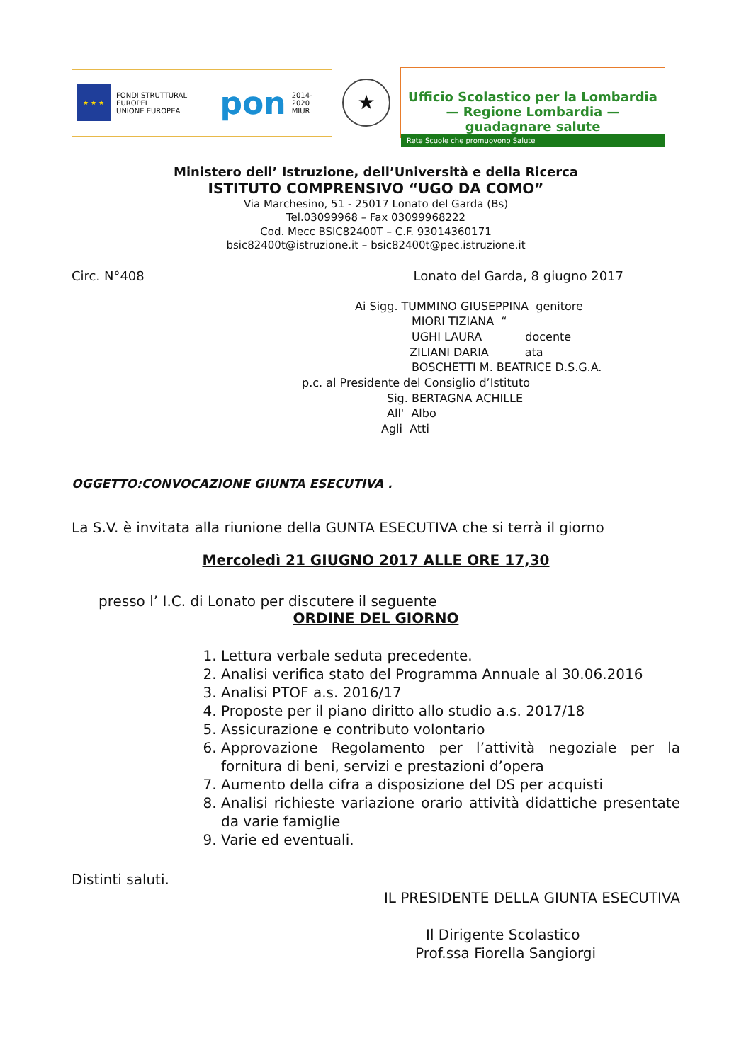★ ★ ★
FONDI STRUTTURALI EUROPEI
UNIONE EUROPEA
pon
2014-2020
MIUR
★
Ufficio Scolastico per la Lombardia — Regione Lombardia — guadagnare salute
Rete Scuole che promuovono Salute
Ministero dell’ Istruzione, dell’Università e della Ricerca
ISTITUTO COMPRENSIVO “UGO DA COMO”
Via Marchesino, 51 - 25017 Lonato del Garda (Bs)
Tel.03099968 – Fax 03099968222
Cod. Mecc BSIC82400T – C.F. 93014360171
bsic82400t@istruzione.it – bsic82400t@pec.istruzione.it
Circ. N°408 Lonato del Garda, 8 giugno 2017
Ai Sigg. TUMMINO GIUSEPPINA genitore
MIORI TIZIANA “
UGHI LAURA docente
ZILIANI DARIA ata
BOSCHETTI M. BEATRICE D.S.G.A.
p.c. al Presidente del Consiglio d’Istituto
Sig. BERTAGNA ACHILLE
All' Albo
Agli Atti
OGGETTO:CONVOCAZIONE GIUNTA ESECUTIVA .
La S.V. è invitata alla riunione della GUNTA ESECUTIVA che si terrà il giorno
Mercoledì 21 GIUGNO 2017 ALLE ORE 17,30
presso l’ I.C. di Lonato per discutere il seguente
ORDINE DEL GIORNO
1. Lettura verbale seduta precedente.
2. Analisi verifica stato del Programma Annuale al 30.06.2016
3. Analisi PTOF a.s. 2016/17
4. Proposte per il piano diritto allo studio a.s. 2017/18
5. Assicurazione e contributo volontario
6. Approvazione Regolamento per l’attività negoziale per la fornitura di beni, servizi e prestazioni d’opera
7. Aumento della cifra a disposizione del DS per acquisti
8. Analisi richieste variazione orario attività didattiche presentate da varie famiglie
9. Varie ed eventuali.
Distinti saluti.
IL PRESIDENTE DELLA GIUNTA ESECUTIVA
Il Dirigente Scolastico
Prof.ssa Fiorella Sangiorgi